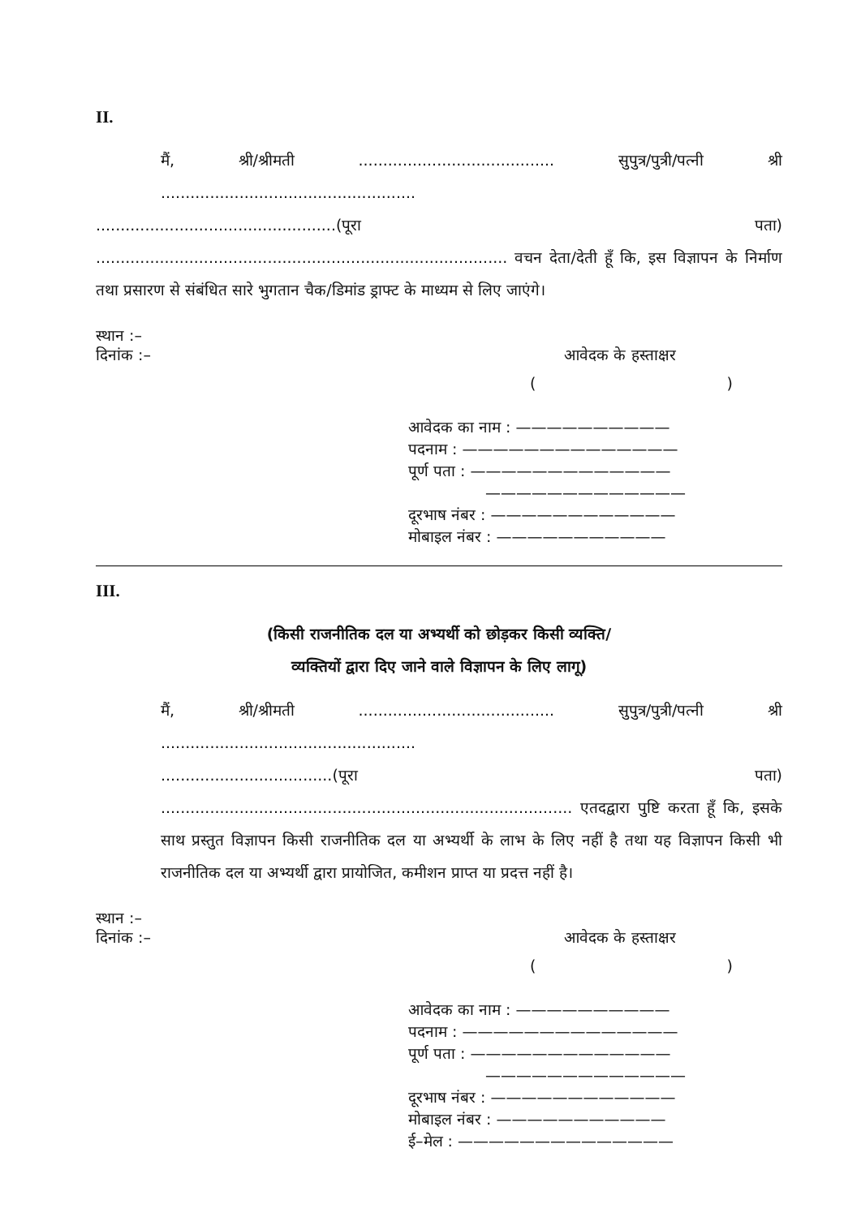II.
मैं, श्री/श्रीमती ........................................ सुपुत्र/पुत्री/पत्नी श्री ....................................................
.................................................(पूरा पता) .................................................................................... वचन देता/देती हूँ कि, इस विज्ञापन के निर्माण तथा प्रसारण से संबंधित सारे भुगतान चैक/डिमांड ड्राफ्ट के माध्यम से लिए जाएंगे।
स्थान :–
दिनांक :– आवेदक के हस्ताक्षर
()
आवेदक का नाम : ——————————
पदनाम : ——————————————
पूर्ण पता : —————————————
—————————————
दूरभाष नंबर : ————————————
मोबाइल नंबर : ———————————
III.
(किसी राजनीतिक दल या अभ्यर्थी को छोड़कर किसी व्यक्ति/
व्यक्तियों द्वारा दिए जाने वाले विज्ञापन के लिए लागू)
मैं, श्री/श्रीमती ........................................ सुपुत्र/पुत्री/पत्नी श्री ....................................................
...................................(पूरा पता) .................................................................................... एतदद्वारा पुष्टि करता हूँ कि, इसके साथ प्रस्तुत विज्ञापन किसी राजनीतिक दल या अभ्यर्थी के लाभ के लिए नहीं है तथा यह विज्ञापन किसी भी राजनीतिक दल या अभ्यर्थी द्वारा प्रायोजित, कमीशन प्राप्त या प्रदत्त नहीं है।
स्थान :–
दिनांक :– आवेदक के हस्ताक्षर
()
आवेदक का नाम : ——————————
पदनाम : ——————————————
पूर्ण पता : —————————————
—————————————
दूरभाष नंबर : ————————————
मोबाइल नंबर : ———————————
ई–मेल : ——————————————